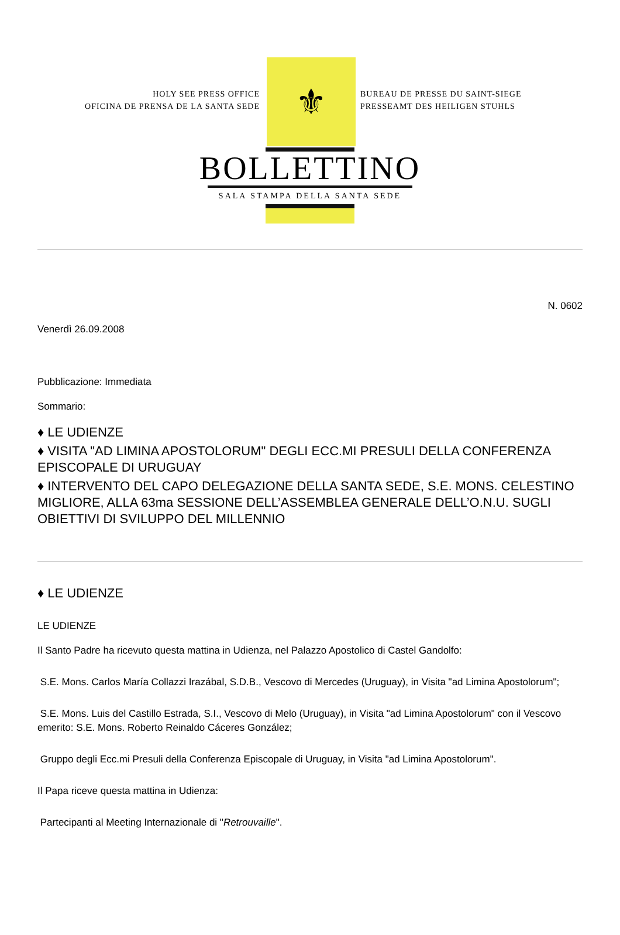HOLY SEE PRESS OFFICE
OFICINA DE PRENSA DE LA SANTA SEDE
⚜
BUREAU DE PRESSE DU SAINT-SIEGE
PRESSEAMT DES HEILIGEN STUHLS
BOLLETTINO
SALA STAMPA DELLA SANTA SEDE
N. 0602
Venerdì 26.09.2008
Pubblicazione: Immediata
Sommario:
♦ LE UDIENZE
♦ VISITA "AD LIMINA APOSTOLORUM" DEGLI ECC.MI PRESULI DELLA CONFERENZA EPISCOPALE DI URUGUAY
♦ INTERVENTO DEL CAPO DELEGAZIONE DELLA SANTA SEDE, S.E. MONS. CELESTINO MIGLIORE, ALLA 63ma SESSIONE DELL’ASSEMBLEA GENERALE DELL’O.N.U. SUGLI OBIETTIVI DI SVILUPPO DEL MILLENNIO
♦ LE UDIENZE
LE UDIENZE
Il Santo Padre ha ricevuto questa mattina in Udienza, nel Palazzo Apostolico di Castel Gandolfo:
S.E. Mons. Carlos María Collazzi Irazábal, S.D.B., Vescovo di Mercedes (Uruguay), in Visita "ad Limina Apostolorum";
S.E. Mons. Luis del Castillo Estrada, S.I., Vescovo di Melo (Uruguay), in Visita "ad Limina Apostolorum" con il Vescovo emerito: S.E. Mons. Roberto Reinaldo Cáceres González;
Gruppo degli Ecc.mi Presuli della Conferenza Episcopale di Uruguay, in Visita "ad Limina Apostolorum".
Il Papa riceve questa mattina in Udienza:
Partecipanti al Meeting Internazionale di "Retrouvaille".